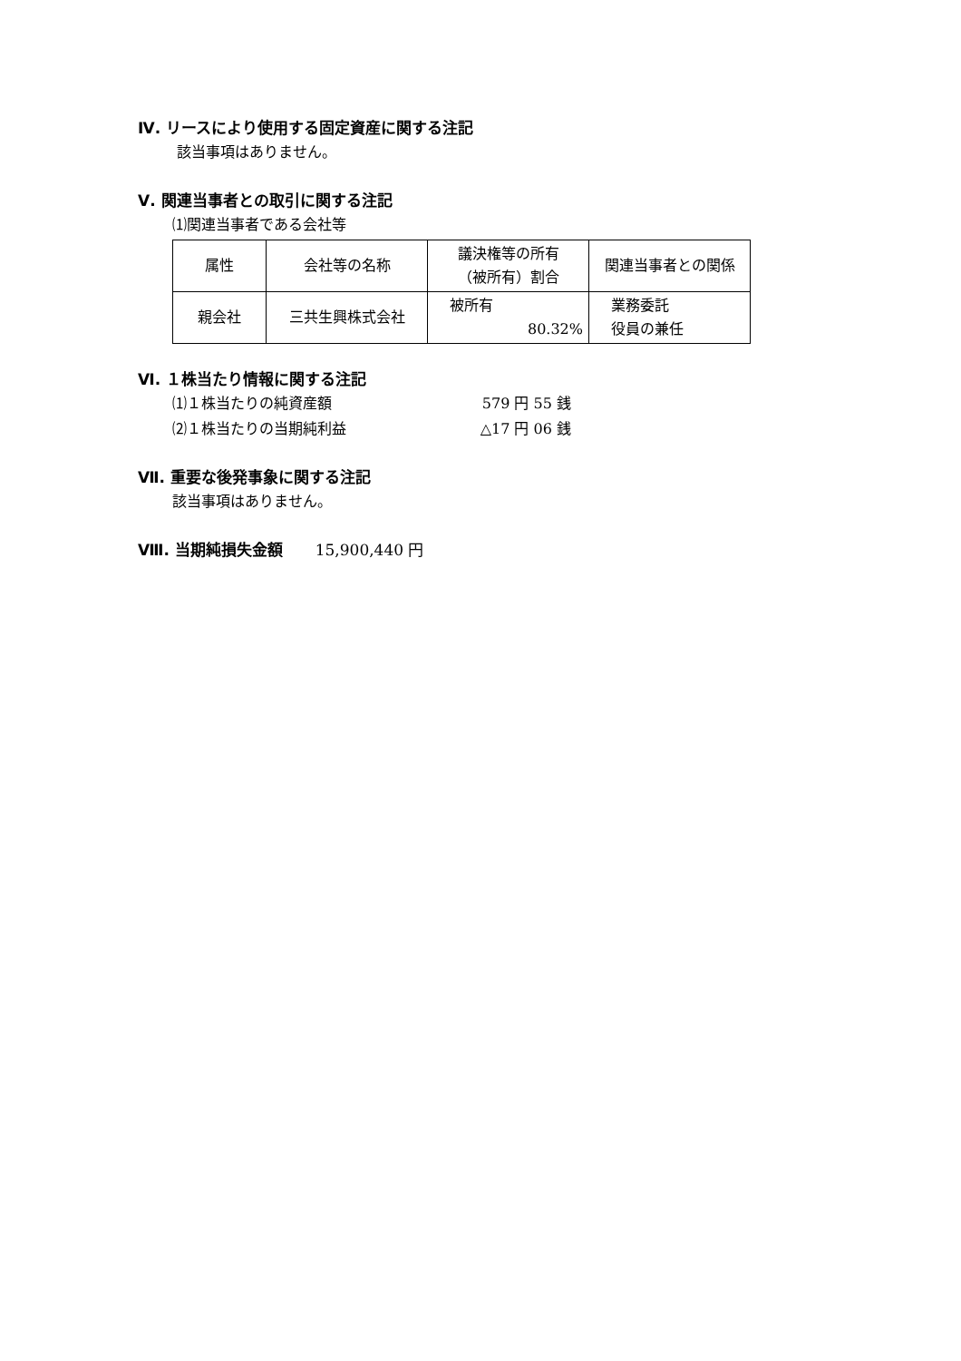Ⅳ. リースにより使用する固定資産に関する注記
該当事項はありません。
Ⅴ. 関連当事者との取引に関する注記
⑴関連当事者である会社等
| 属性 | 会社等の名称 | 議決権等の所有 （被所有）割合 | 関連当事者との関係 |
| --- | --- | --- | --- |
| 親会社 | 三共生興株式会社 | 被所有 80.32% | 業務委託 役員の兼任 |
Ⅵ. １株当たり情報に関する注記
⑴１株当たりの純資産額 579 円 55 銭
⑵１株当たりの当期純利益 △17 円 06 銭
Ⅶ. 重要な後発事象に関する注記
該当事項はありません。
Ⅷ. 当期純損失金額 15,900,440 円